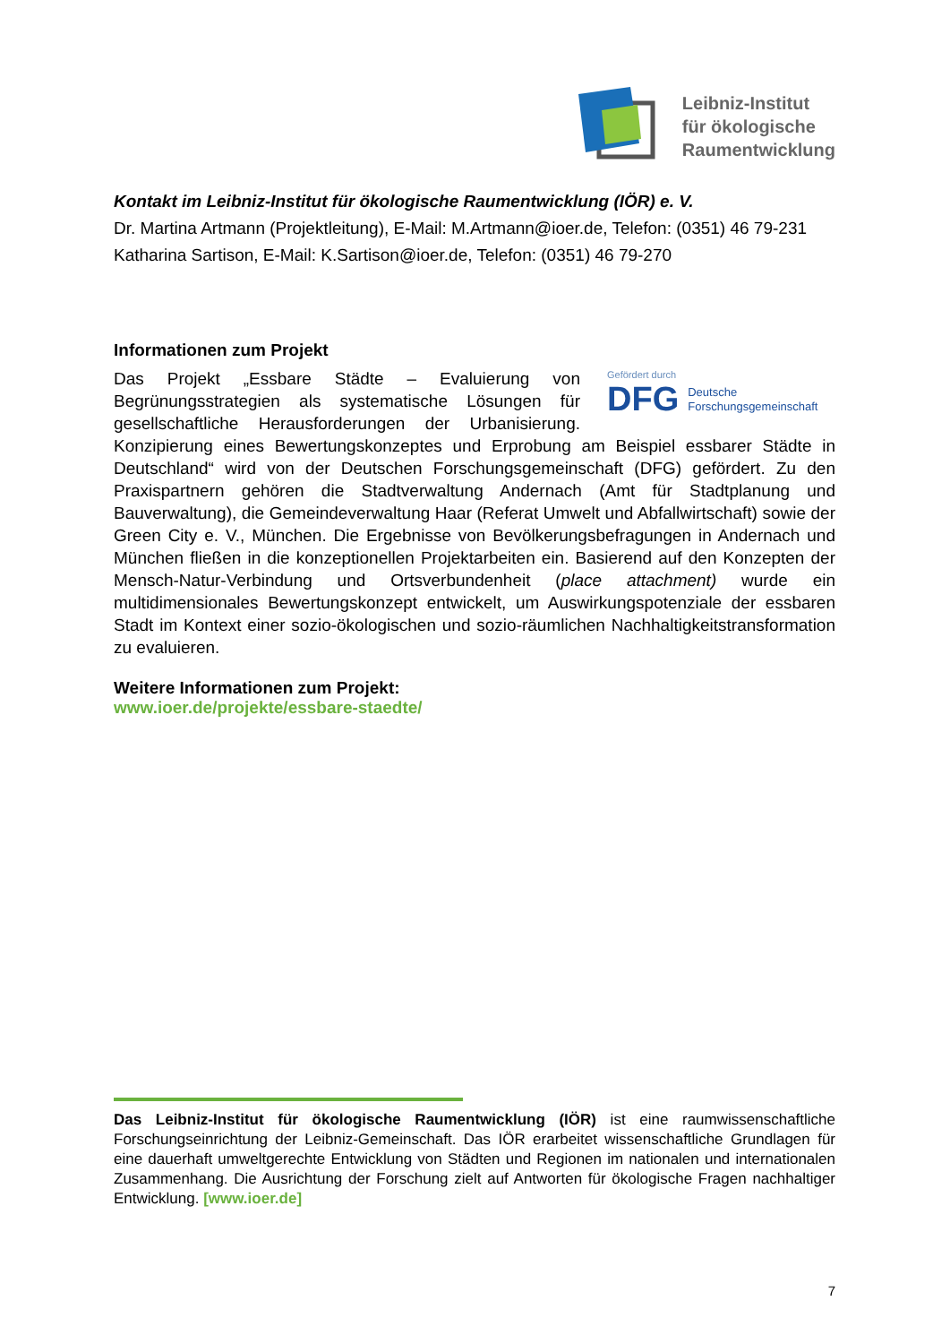Leibniz-Institut
für ökologische
Raumentwicklung
Kontakt im Leibniz-Institut für ökologische Raumentwicklung (IÖR) e. V.
Dr. Martina Artmann (Projektleitung), E-Mail: M.Artmann@ioer.de, Telefon: (0351) 46 79-231
Katharina Sartison, E-Mail: K.Sartison@ioer.de, Telefon: (0351) 46 79-270
Informationen zum Projekt
Gefördert durch
DFG Deutsche
Forschungsgemeinschaft
Das Projekt „Essbare Städte – Evaluierung von Begrünungsstrategien als systematische Lösungen für gesellschaftliche Herausforderungen der Urbanisierung. Konzipierung eines Bewertungskonzeptes und Erprobung am Beispiel essbarer Städte in Deutschland“ wird von der Deutschen Forschungsgemeinschaft (DFG) gefördert. Zu den Praxispartnern gehören die Stadtverwaltung Andernach (Amt für Stadtplanung und Bauverwaltung), die Gemeindeverwaltung Haar (Referat Umwelt und Abfallwirtschaft) sowie der Green City e. V., München. Die Ergebnisse von Bevölkerungs­befragungen in Andernach und München fließen in die konzeptionellen Projektarbeiten ein. Basierend auf den Konzepten der Mensch-Natur-Verbindung und Ortsverbundenheit (place attachment) wurde ein multidimensionales Bewertungskonzept entwickelt, um Auswirkungspotenziale der essbaren Stadt im Kontext einer sozio-ökologischen und sozio-räumlichen Nachhaltigkeitstransformation zu evaluieren.
Weitere Informationen zum Projekt:
www.ioer.de/projekte/essbare-staedte/
Das Leibniz-Institut für ökologische Raumentwicklung (IÖR) ist eine raumwissenschaftliche Forschungseinrichtung der Leibniz-Gemeinschaft. Das IÖR erarbeitet wissenschaftliche Grundlagen für eine dauerhaft umweltgerechte Entwicklung von Städten und Regionen im nationalen und internationalen Zusammenhang. Die Ausrichtung der Forschung zielt auf Antworten für ökologische Fragen nachhaltiger Entwicklung. [www.ioer.de]
7